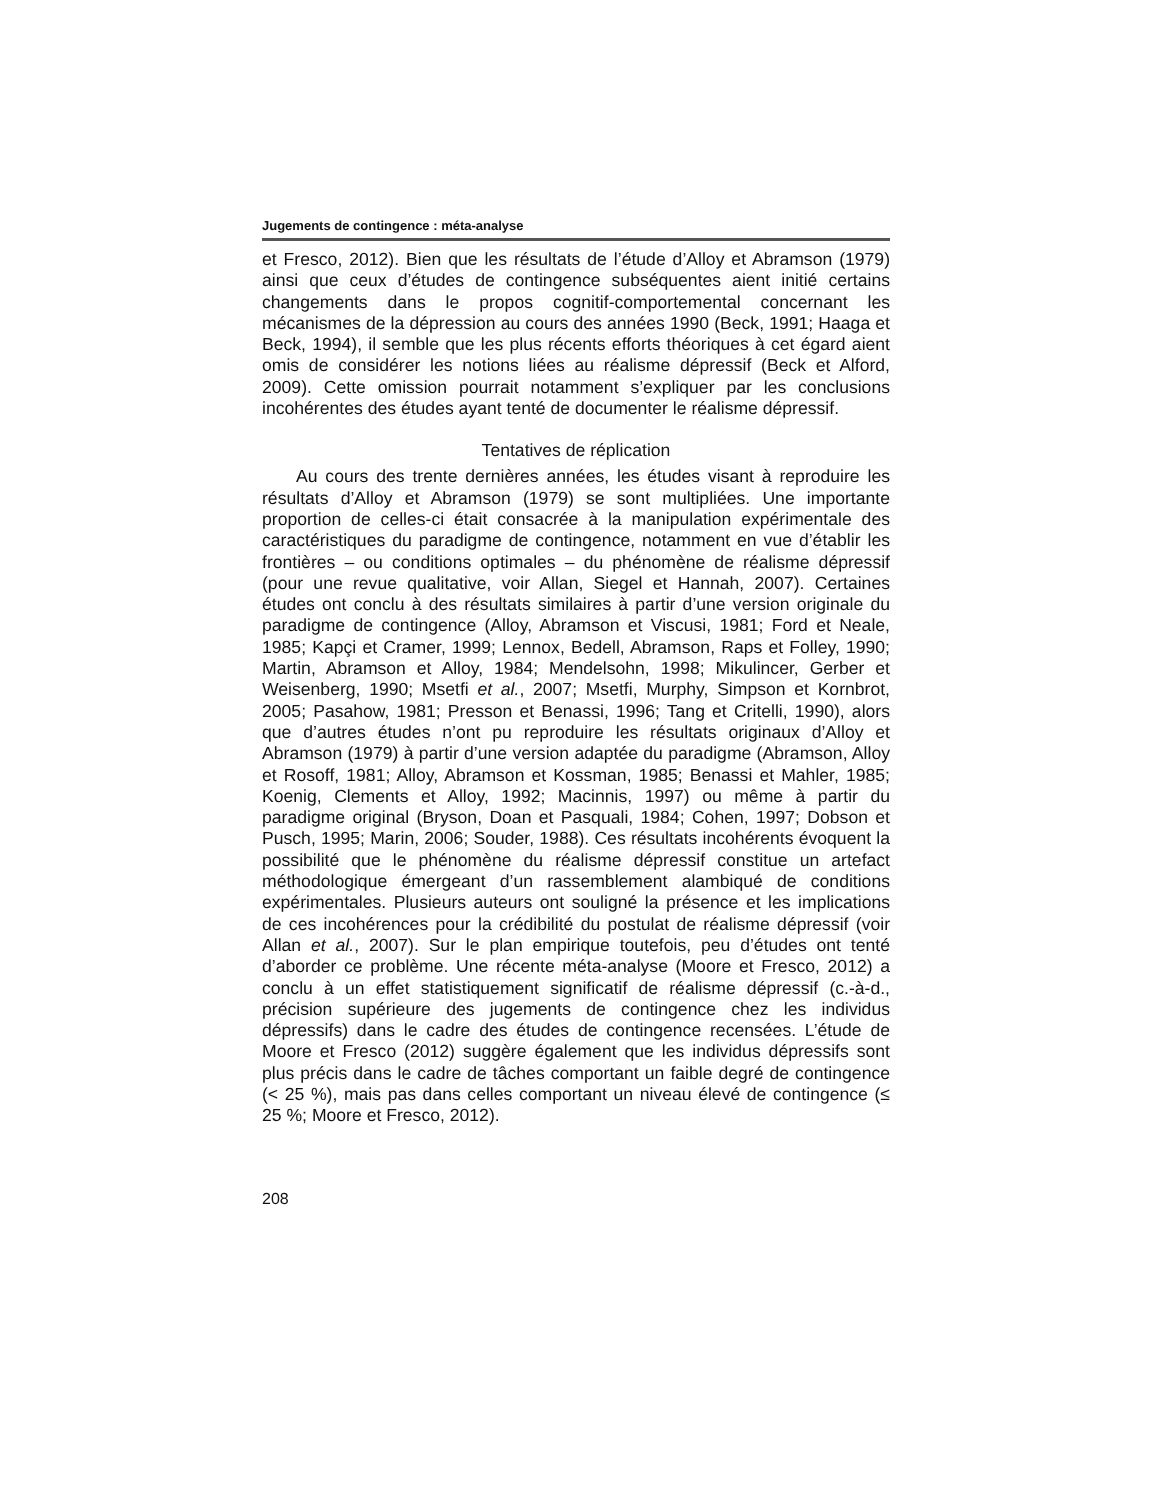Jugements de contingence : méta-analyse
et Fresco, 2012). Bien que les résultats de l’étude d’Alloy et Abramson (1979) ainsi que ceux d’études de contingence subséquentes aient initié certains changements dans le propos cognitif-comportemental concernant les mécanismes de la dépression au cours des années 1990 (Beck, 1991; Haaga et Beck, 1994), il semble que les plus récents efforts théoriques à cet égard aient omis de considérer les notions liées au réalisme dépressif (Beck et Alford, 2009). Cette omission pourrait notamment s’expliquer par les conclusions incohérentes des études ayant tenté de documenter le réalisme dépressif.
Tentatives de réplication
Au cours des trente dernières années, les études visant à reproduire les résultats d’Alloy et Abramson (1979) se sont multipliées. Une importante proportion de celles-ci était consacrée à la manipulation expérimentale des caractéristiques du paradigme de contingence, notamment en vue d’établir les frontières – ou conditions optimales – du phénomène de réalisme dépressif (pour une revue qualitative, voir Allan, Siegel et Hannah, 2007). Certaines études ont conclu à des résultats similaires à partir d’une version originale du paradigme de contingence (Alloy, Abramson et Viscusi, 1981; Ford et Neale, 1985; Kapçi et Cramer, 1999; Lennox, Bedell, Abramson, Raps et Folley, 1990; Martin, Abramson et Alloy, 1984; Mendelsohn, 1998; Mikulincer, Gerber et Weisenberg, 1990; Msetfi et al., 2007; Msetfi, Murphy, Simpson et Kornbrot, 2005; Pasahow, 1981; Presson et Benassi, 1996; Tang et Critelli, 1990), alors que d’autres études n’ont pu reproduire les résultats originaux d’Alloy et Abramson (1979) à partir d’une version adaptée du paradigme (Abramson, Alloy et Rosoff, 1981; Alloy, Abramson et Kossman, 1985; Benassi et Mahler, 1985; Koenig, Clements et Alloy, 1992; Macinnis, 1997) ou même à partir du paradigme original (Bryson, Doan et Pasquali, 1984; Cohen, 1997; Dobson et Pusch, 1995; Marin, 2006; Souder, 1988). Ces résultats incohérents évoquent la possibilité que le phénomène du réalisme dépressif constitue un artefact méthodologique émergeant d’un rassemblement alambiqué de conditions expérimentales. Plusieurs auteurs ont souligné la présence et les implications de ces incohérences pour la crédibilité du postulat de réalisme dépressif (voir Allan et al., 2007). Sur le plan empirique toutefois, peu d’études ont tenté d’aborder ce problème. Une récente méta-analyse (Moore et Fresco, 2012) a conclu à un effet statistiquement significatif de réalisme dépressif (c.-à-d., précision supérieure des jugements de contingence chez les individus dépressifs) dans le cadre des études de contingence recensées. L’étude de Moore et Fresco (2012) suggère également que les individus dépressifs sont plus précis dans le cadre de tâches comportant un faible degré de contingence (< 25 %), mais pas dans celles comportant un niveau élevé de contingence (≤ 25 %; Moore et Fresco, 2012).
208